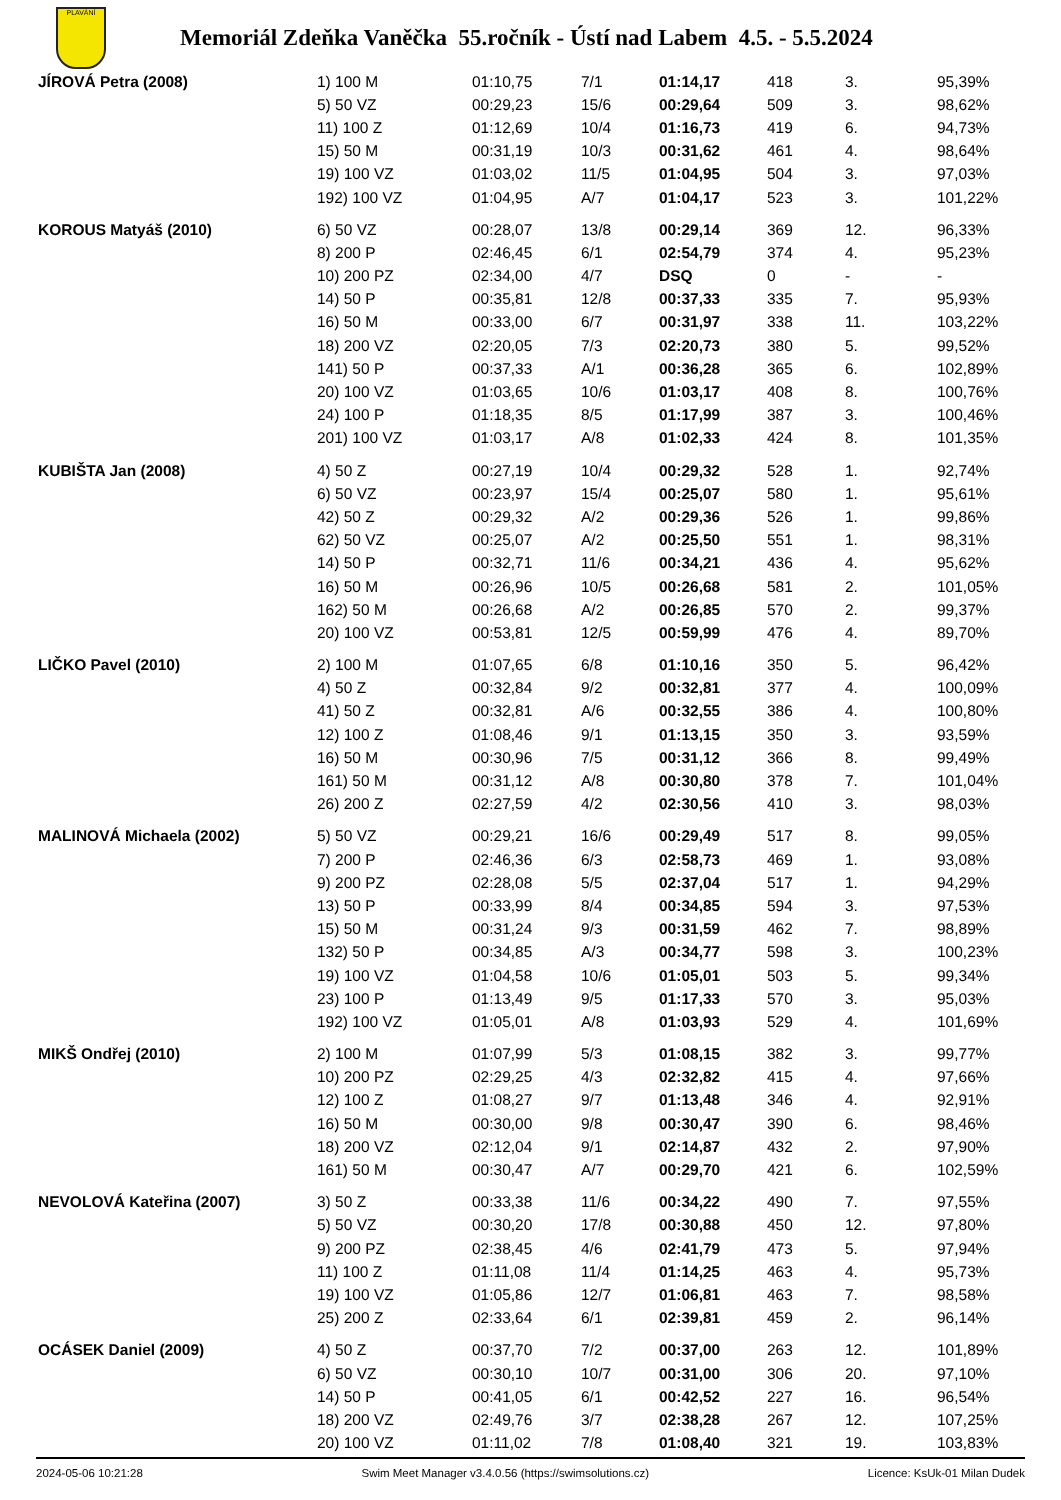PLAVÁNÍ
Memoriál Zdeňka Vaněčka 55.ročník - Ústí nad Labem 4.5. - 5.5.2024
| JÍROVÁ Petra (2008) | 1) 100 M | 01:10,75 | 7/1 | 01:14,17 | 418 | 3. | 95,39% |
| | 5) 50 VZ | 00:29,23 | 15/6 | 00:29,64 | 509 | 3. | 98,62% |
| | 11) 100 Z | 01:12,69 | 10/4 | 01:16,73 | 419 | 6. | 94,73% |
| | 15) 50 M | 00:31,19 | 10/3 | 00:31,62 | 461 | 4. | 98,64% |
| | 19) 100 VZ | 01:03,02 | 11/5 | 01:04,95 | 504 | 3. | 97,03% |
| | 192) 100 VZ | 01:04,95 | A/7 | 01:04,17 | 523 | 3. | 101,22% |
| KOROUS Matyáš (2010) | 6) 50 VZ | 00:28,07 | 13/8 | 00:29,14 | 369 | 12. | 96,33% |
| | 8) 200 P | 02:46,45 | 6/1 | 02:54,79 | 374 | 4. | 95,23% |
| | 10) 200 PZ | 02:34,00 | 4/7 | DSQ | 0 | - | - |
| | 14) 50 P | 00:35,81 | 12/8 | 00:37,33 | 335 | 7. | 95,93% |
| | 16) 50 M | 00:33,00 | 6/7 | 00:31,97 | 338 | 11. | 103,22% |
| | 18) 200 VZ | 02:20,05 | 7/3 | 02:20,73 | 380 | 5. | 99,52% |
| | 141) 50 P | 00:37,33 | A/1 | 00:36,28 | 365 | 6. | 102,89% |
| | 20) 100 VZ | 01:03,65 | 10/6 | 01:03,17 | 408 | 8. | 100,76% |
| | 24) 100 P | 01:18,35 | 8/5 | 01:17,99 | 387 | 3. | 100,46% |
| | 201) 100 VZ | 01:03,17 | A/8 | 01:02,33 | 424 | 8. | 101,35% |
| KUBIŠTA Jan (2008) | 4) 50 Z | 00:27,19 | 10/4 | 00:29,32 | 528 | 1. | 92,74% |
| | 6) 50 VZ | 00:23,97 | 15/4 | 00:25,07 | 580 | 1. | 95,61% |
| | 42) 50 Z | 00:29,32 | A/2 | 00:29,36 | 526 | 1. | 99,86% |
| | 62) 50 VZ | 00:25,07 | A/2 | 00:25,50 | 551 | 1. | 98,31% |
| | 14) 50 P | 00:32,71 | 11/6 | 00:34,21 | 436 | 4. | 95,62% |
| | 16) 50 M | 00:26,96 | 10/5 | 00:26,68 | 581 | 2. | 101,05% |
| | 162) 50 M | 00:26,68 | A/2 | 00:26,85 | 570 | 2. | 99,37% |
| | 20) 100 VZ | 00:53,81 | 12/5 | 00:59,99 | 476 | 4. | 89,70% |
| LIČKO Pavel (2010) | 2) 100 M | 01:07,65 | 6/8 | 01:10,16 | 350 | 5. | 96,42% |
| | 4) 50 Z | 00:32,84 | 9/2 | 00:32,81 | 377 | 4. | 100,09% |
| | 41) 50 Z | 00:32,81 | A/6 | 00:32,55 | 386 | 4. | 100,80% |
| | 12) 100 Z | 01:08,46 | 9/1 | 01:13,15 | 350 | 3. | 93,59% |
| | 16) 50 M | 00:30,96 | 7/5 | 00:31,12 | 366 | 8. | 99,49% |
| | 161) 50 M | 00:31,12 | A/8 | 00:30,80 | 378 | 7. | 101,04% |
| | 26) 200 Z | 02:27,59 | 4/2 | 02:30,56 | 410 | 3. | 98,03% |
| MALINOVÁ Michaela (2002) | 5) 50 VZ | 00:29,21 | 16/6 | 00:29,49 | 517 | 8. | 99,05% |
| | 7) 200 P | 02:46,36 | 6/3 | 02:58,73 | 469 | 1. | 93,08% |
| | 9) 200 PZ | 02:28,08 | 5/5 | 02:37,04 | 517 | 1. | 94,29% |
| | 13) 50 P | 00:33,99 | 8/4 | 00:34,85 | 594 | 3. | 97,53% |
| | 15) 50 M | 00:31,24 | 9/3 | 00:31,59 | 462 | 7. | 98,89% |
| | 132) 50 P | 00:34,85 | A/3 | 00:34,77 | 598 | 3. | 100,23% |
| | 19) 100 VZ | 01:04,58 | 10/6 | 01:05,01 | 503 | 5. | 99,34% |
| | 23) 100 P | 01:13,49 | 9/5 | 01:17,33 | 570 | 3. | 95,03% |
| | 192) 100 VZ | 01:05,01 | A/8 | 01:03,93 | 529 | 4. | 101,69% |
| MIKŠ Ondřej (2010) | 2) 100 M | 01:07,99 | 5/3 | 01:08,15 | 382 | 3. | 99,77% |
| | 10) 200 PZ | 02:29,25 | 4/3 | 02:32,82 | 415 | 4. | 97,66% |
| | 12) 100 Z | 01:08,27 | 9/7 | 01:13,48 | 346 | 4. | 92,91% |
| | 16) 50 M | 00:30,00 | 9/8 | 00:30,47 | 390 | 6. | 98,46% |
| | 18) 200 VZ | 02:12,04 | 9/1 | 02:14,87 | 432 | 2. | 97,90% |
| | 161) 50 M | 00:30,47 | A/7 | 00:29,70 | 421 | 6. | 102,59% |
| NEVOLOVÁ Kateřina (2007) | 3) 50 Z | 00:33,38 | 11/6 | 00:34,22 | 490 | 7. | 97,55% |
| | 5) 50 VZ | 00:30,20 | 17/8 | 00:30,88 | 450 | 12. | 97,80% |
| | 9) 200 PZ | 02:38,45 | 4/6 | 02:41,79 | 473 | 5. | 97,94% |
| | 11) 100 Z | 01:11,08 | 11/4 | 01:14,25 | 463 | 4. | 95,73% |
| | 19) 100 VZ | 01:05,86 | 12/7 | 01:06,81 | 463 | 7. | 98,58% |
| | 25) 200 Z | 02:33,64 | 6/1 | 02:39,81 | 459 | 2. | 96,14% |
| OCÁSEK Daniel (2009) | 4) 50 Z | 00:37,70 | 7/2 | 00:37,00 | 263 | 12. | 101,89% |
| | 6) 50 VZ | 00:30,10 | 10/7 | 00:31,00 | 306 | 20. | 97,10% |
| | 14) 50 P | 00:41,05 | 6/1 | 00:42,52 | 227 | 16. | 96,54% |
| | 18) 200 VZ | 02:49,76 | 3/7 | 02:38,28 | 267 | 12. | 107,25% |
| | 20) 100 VZ | 01:11,02 | 7/8 | 01:08,40 | 321 | 19. | 103,83% |
2024-05-06 10:21:28 Swim Meet Manager v3.4.0.56 (https://swimsolutions.cz) Licence: KsUk-01 Milan Dudek